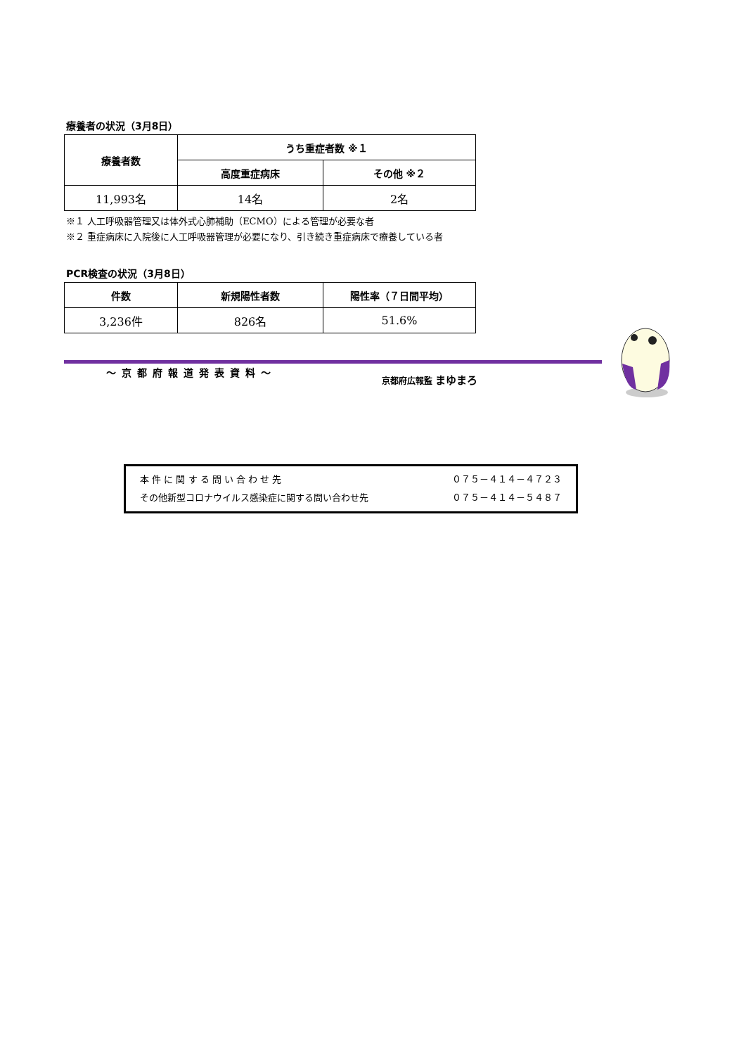療養者の状況（3月8日）
| 療養者数 | うち重症者数 ※１ | |
| --- | --- | --- |
| | 高度重症病床 | その他 ※２ |
| 11,993名 | 14名 | 2名 |
※１ 人工呼吸器管理又は体外式心肺補助（ECMO）による管理が必要な者
※２ 重症病床に入院後に人工呼吸器管理が必要になり、引き続き重症病床で療養している者
PCR検査の状況（3月8日）
| 件数 | 新規陽性者数 | 陽性率（７日間平均） |
| --- | --- | --- |
| 3,236件 | 826名 | 51.6% |
～京都府報道発表資料～
京都府広報監 まゆまろ
本 件 に 関 す る 問 い 合 わ せ 先 ０７５－４１４－４７２３
その他新型コロナウイルス感染症に関する問い合わせ先 ０７５－４１４－５４８７